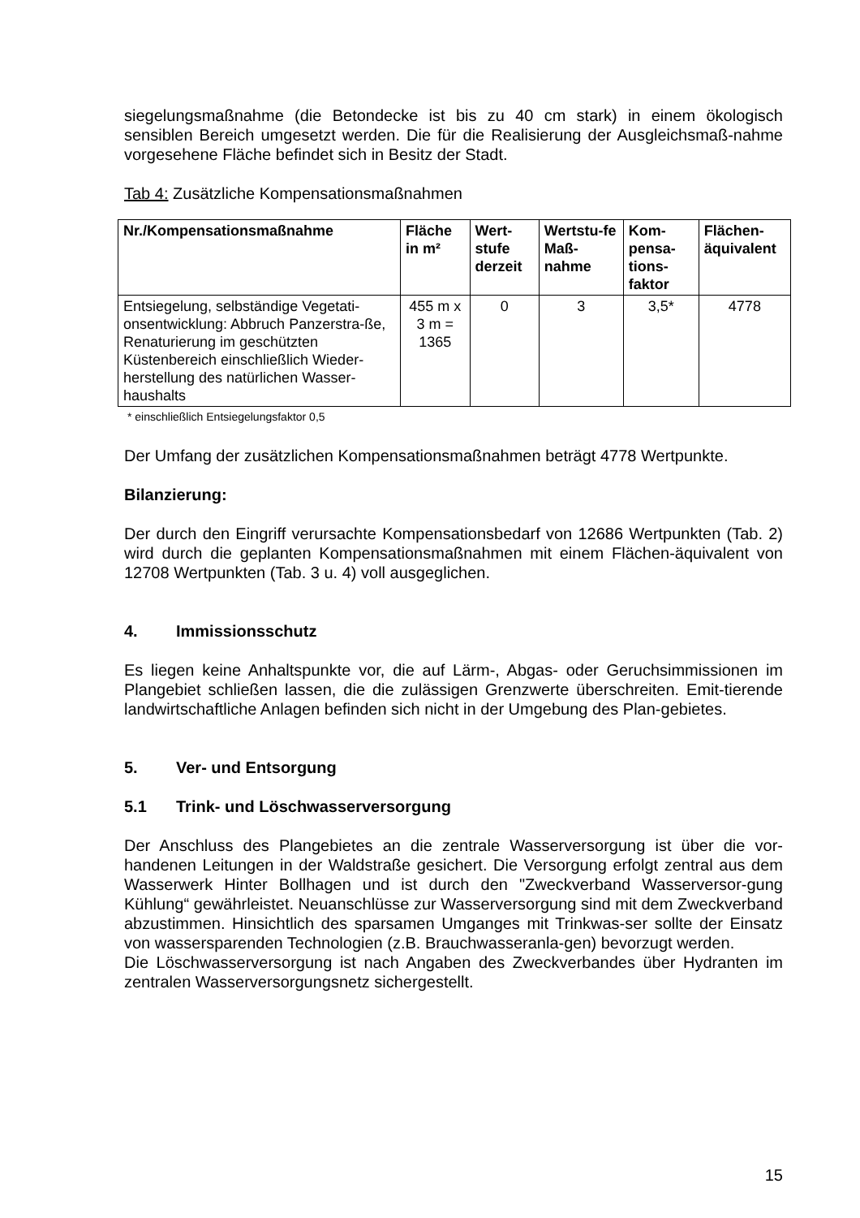siegelungsmaßnahme (die Betondecke ist bis zu 40 cm stark) in einem ökologisch sensiblen Bereich umgesetzt werden. Die für die Realisierung der Ausgleichsmaß-nahme vorgesehene Fläche befindet sich in Besitz der Stadt.
Tab 4: Zusätzliche Kompensationsmaßnahmen
| Nr./Kompensationsmaßnahme | Fläche in m² | Wert-stufe derzeit | Wertstu-fe Maß-nahme | Kom-pensa-tions-faktor | Flächen-äquivalent |
| --- | --- | --- | --- | --- | --- |
| Entsiegelung, selbständige Vegetati-onsentwicklung: Abbruch Panzerstra-ße, Renaturierung im geschützten Küstenbereich einschließlich Wieder-herstellung des natürlichen Wasser-haushalts | 455 m x 3 m = 1365 | 0 | 3 | 3,5* | 4778 |
* einschließlich Entsiegelungsfaktor 0,5
Der Umfang der zusätzlichen Kompensationsmaßnahmen beträgt 4778 Wertpunkte.
Bilanzierung:
Der durch den Eingriff verursachte Kompensationsbedarf von 12686 Wertpunkten (Tab. 2) wird durch die geplanten Kompensationsmaßnahmen mit einem Flächen-äquivalent von 12708 Wertpunkten (Tab. 3 u. 4) voll ausgeglichen.
4. Immissionsschutz
Es liegen keine Anhaltspunkte vor, die auf Lärm-, Abgas- oder Geruchsimmissionen im Plangebiet schließen lassen, die die zulässigen Grenzwerte überschreiten. Emit-tierende landwirtschaftliche Anlagen befinden sich nicht in der Umgebung des Plan-gebietes.
5. Ver- und Entsorgung
5.1 Trink- und Löschwasserversorgung
Der Anschluss des Plangebietes an die zentrale Wasserversorgung ist über die vor-handenen Leitungen in der Waldstraße gesichert. Die Versorgung erfolgt zentral aus dem Wasserwerk Hinter Bollhagen und ist durch den "Zweckverband Wasserversor-gung Kühlung“ gewährleistet. Neuanschlüsse zur Wasserversorgung sind mit dem Zweckverband abzustimmen. Hinsichtlich des sparsamen Umganges mit Trinkwas-ser sollte der Einsatz von wassersparenden Technologien (z.B. Brauchwasseranla-gen) bevorzugt werden.
Die Löschwasserversorgung ist nach Angaben des Zweckverbandes über Hydranten im zentralen Wasserversorgungsnetz sichergestellt.
15